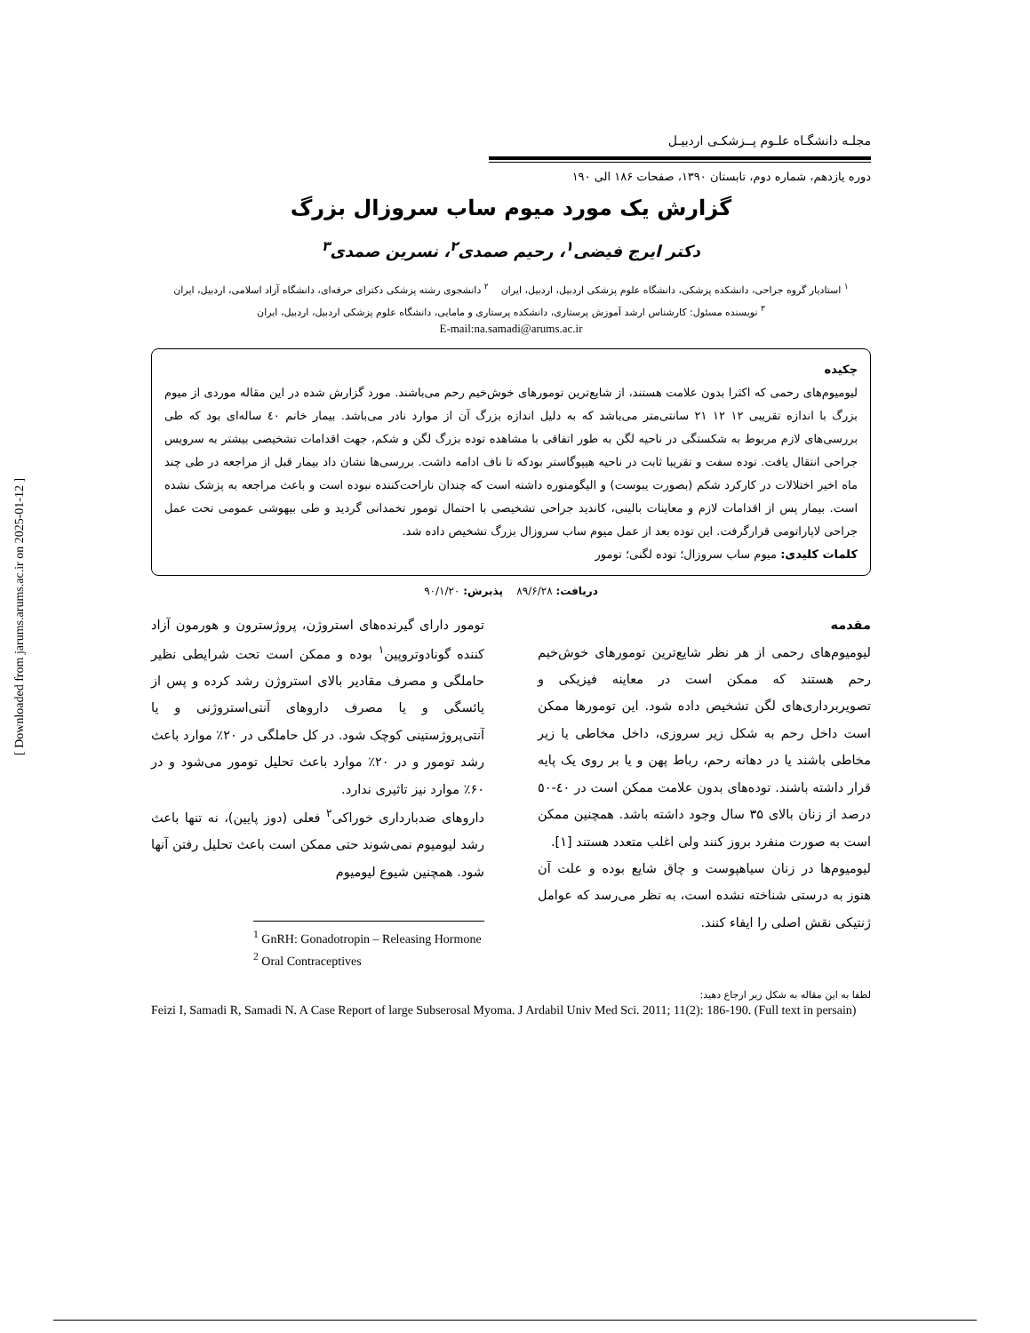[ Downloaded from jarums.arums.ac.ir on 2025-01-12 ]
مجلـه دانشگـاه علـوم پــزشکـی اردبیـل
دوره یازدهم، شماره دوم، تابستان ۱۳۹۰، صفحات ۱۸۶ الی ۱۹۰
گزارش یک مورد میوم ساب سروزال بزرگ
دکتر ایرج فیضی<sup>۱</sup>، رحیم صمدی<sup>۲</sup>، نسرین صمدی<sup>۳</sup>
<sup>۱</sup> استادیار گروه جراحی، دانشکده پزشکی، دانشگاه علوم پزشکی اردبیل، اردبیل، ایران <sup>۲</sup> دانشجوی رشته پزشکی دکترای حرفه‌ای، دانشگاه آزاد اسلامی، اردبیل، ایران
<sup>۳</sup> نویسنده مسئول: کارشناس ارشد آموزش پرستاری، دانشکده پرستاری و مامایی، دانشگاه علوم پزشکی اردبیل، اردبیل، ایران
E-mail:na.samadi@arums.ac.ir
چکیده
لیومیوم‌های رحمی که اکثرا بدون علامت هستند، از شایع‌ترین تومورهای خوش‌خیم رحم می‌باشند. مورد گزارش شده در این مقاله موردی از میوم بزرگ با اندازه تقریبی ۱۲ ۱۲ ۲۱ سانتی‌متر می‌باشد که به دلیل اندازه بزرگ آن از موارد نادر می‌باشد. بیمار خانم ٤٠ ساله‌ای بود که طی بررسی‌های لازم مربوط به شکستگی در ناحیه لگن به طور اتفاقی با مشاهده توده بزرگ لگن و شکم، جهت اقدامات تشخیصی بیشتر به سرویس جراحی انتقال یافت. توده سفت و تقریبا ثابت در ناحیه هیپوگاستر بودکه تا ناف ادامه داشت. بررسی‌ها نشان داد بیمار قبل از مراجعه در طی چند ماه اخیر اختلالات در کارکرد شکم (بصورت یبوست) و الیگومنوره داشته است که چندان ناراحت‌کننده نبوده است و باعث مراجعه به پزشک نشده است. بیمار پس از اقدامات لازم و معاینات بالینی، کاندید جراحی تشخیصی با احتمال تومور تخمدانی گردید و طی بیهوشی عمومی تحت عمل جراحی لاپاراتومی قرارگرفت. این توده بعد از عمل میوم ساب سروزال بزرگ تشخیص داده شد.
کلمات کلیدی: میوم ساب سروزال؛ توده لگنی؛ تومور
دریافت: ۸۹/۶/۲۸ پذیرش: ۹۰/۱/۲۰
مقدمه
لیومیوم‌های رحمی از هر نظر شایع‌ترین تومورهای خوش‌خیم رحم هستند که ممکن است در معاینه فیزیکی و تصویربرداری‌های لگن تشخیص داده شود. این تومورها ممکن است داخل رحم به شکل زیر سروزی، داخل مخاطی یا زیر مخاطی باشند یا در دهانه رحم، رباط پهن و یا بر روی یک پایه قرار داشته باشند. توده‌های بدون علامت ممکن است در ٤٠-٥٠ درصد از زنان بالای ۳۵ سال وجود داشته باشد. همچنین ممکن است به صورت منفرد بروز کنند ولی اغلب متعدد هستند [۱].
لیومیوم‌ها در زنان سیاهپوست و چاق شایع بوده و علت آن هنوز به درستی شناخته نشده است، به نظر می‌رسد که عوامل ژنتیکی نقش اصلی را ایفاء کنند.
تومور دارای گیرنده‌های استروژن، پروژسترون و هورمون آزاد کننده گونادوتروپین<sup>۱</sup> بوده و ممکن است تحت شرایطی نظیر حاملگی و مصرف مقادیر بالای استروژن رشد کرده و پس از یائسگی و یا مصرف داروهای آنتی‌استروژنی و یا آنتی‌پروژستینی کوچک شود. در کل حاملگی در ۲۰٪ موارد باعث رشد تومور و در ۲۰٪ موارد باعث تحلیل تومور می‌شود و در ۶۰٪ موارد نیز تاثیری ندارد.
داروهای ضدبارداری خوراکی<sup>۲</sup> فعلی (دوز پایین)، نه تنها باعث رشد لیومیوم نمی‌شوند حتی ممکن است باعث تحلیل رفتن آنها شود. همچنین شیوع لیومیوم
<sup>1</sup> GnRH: Gonadotropin – Releasing Hormone
<sup>2</sup> Oral Contraceptives
لطفا به این مقاله به شکل زیر ارجاع دهید:
Feizi I, Samadi R, Samadi N. A Case Report of large Subserosal Myoma. J Ardabil Univ Med Sci. 2011; 11(2): 186-190. (Full text in persain)